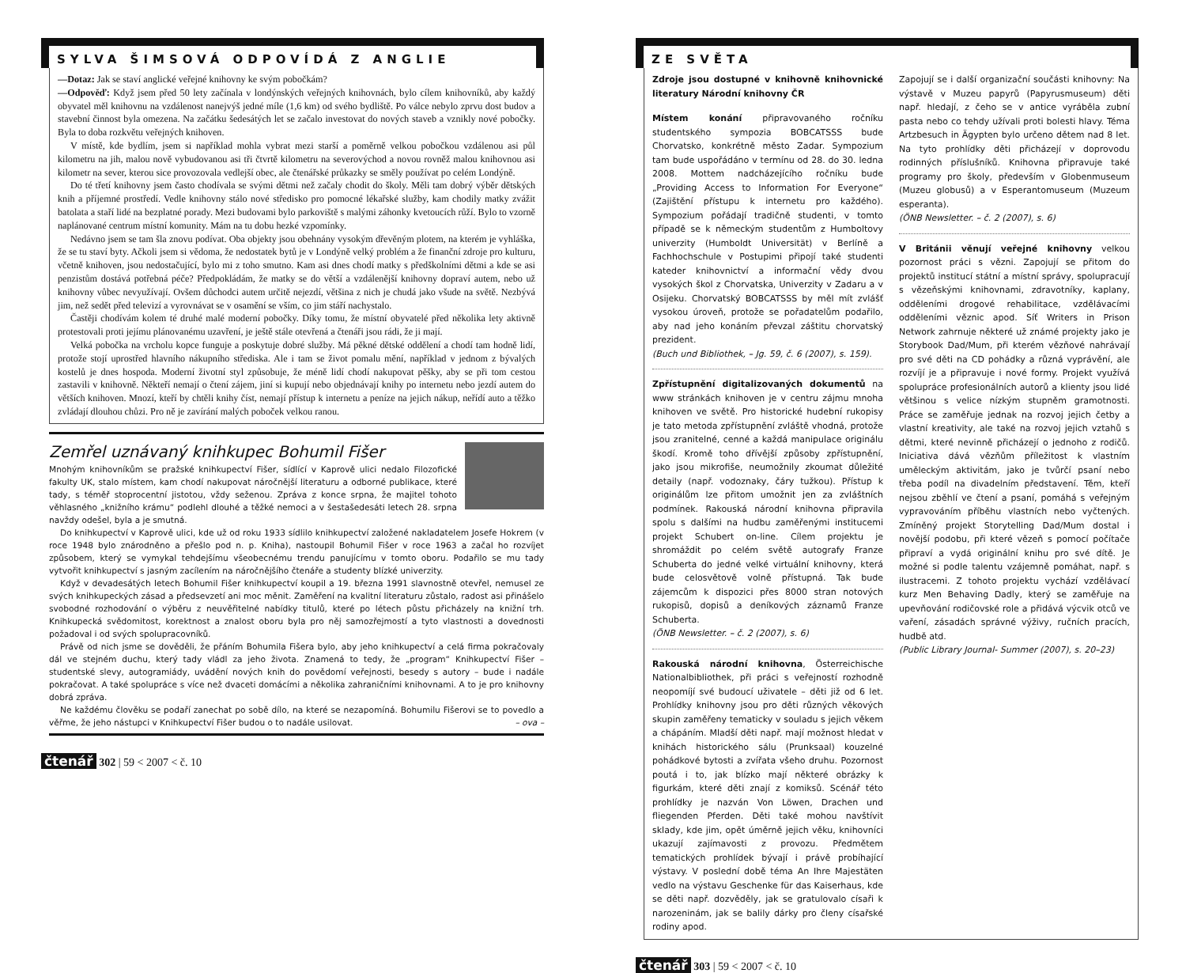SYLVA ŠIMSOVÁ ODPOVÍDÁ Z ANGLIE
—Dotaz: Jak se staví anglické veřejné knihovny ke svým pobočkám?
—Odpověď: Když jsem před 50 lety začínala v londýnských veřejných knihovnách, bylo cílem knihovníků, aby každý obyvatel měl knihovnu na vzdálenost nanejvýš jedné míle (1,6 km) od svého bydliště. Po válce nebylo zprvu dost budov a stavební činnost byla omezena. Na začátku šedesátých let se začalo investovat do nových staveb a vznikly nové pobočky. Byla to doba rozkvětu veřejných knihoven.
V místě, kde bydlím, jsem si například mohla vybrat mezi starší a poměrně velkou pobočkou vzdálenou asi půl kilometru na jih, malou nově vybudovanou asi tři čtvrtě kilometru na severovýchod a novou rovněž malou knihovnou asi kilometr na sever, kterou sice provozovala vedlejší obec, ale čtenářské průkazky se směly používat po celém Londýně.
Do té třetí knihovny jsem často chodívala se svými dětmi než začaly chodit do školy. Měli tam dobrý výběr dětských knih a příjemné prostředí. Vedle knihovny stálo nové středisko pro pomocné lékařské služby, kam chodily matky zvážit batolata a staří lidé na bezplatné porady. Mezi budovami bylo parkoviště s malými záhonky kvetoucích růží. Bylo to vzorně naplánované centrum místní komunity. Mám na tu dobu hezké vzpomínky.
Nedávno jsem se tam šla znovu podívat. Oba objekty jsou obehnány vysokým dřevěným plotem, na kterém je vyhláška, že se tu staví byty. Ačkoli jsem si vědoma, že nedostatek bytů je v Londýně velký problém a že finanční zdroje pro kulturu, včetně knihoven, jsou nedostačující, bylo mi z toho smutno. Kam asi dnes chodí matky s předškolními dětmi a kde se asi penzistům dostává potřebná péče? Předpokládám, že matky se do větší a vzdálenější knihovny dopraví autem, nebo už knihovny vůbec nevyužívají. Ovšem důchodci autem určitě nejezdí, většina z nich je chudá jako všude na světě. Nezbývá jim, než sedět před televizí a vyrovnávat se v osamění se vším, co jim stáří nachystalo.
Častěji chodívám kolem té druhé malé moderní pobočky. Díky tomu, že místní obyvatelé před několika lety aktivně protestovali proti jejímu plánovanému uzavření, je ještě stále otevřená a čtenáři jsou rádi, že ji mají.
Velká pobočka na vrcholu kopce funguje a poskytuje dobré služby. Má pěkné dětské oddělení a chodí tam hodně lidí, protože stojí uprostřed hlavního nákupního střediska. Ale i tam se život pomalu mění, například v jednom z bývalých kostelů je dnes hospoda. Moderní životní styl způsobuje, že méně lidí chodí nakupovat pěšky, aby se při tom cestou zastavili v knihovně. Někteří nemají o čtení zájem, jiní si kupují nebo objednávají knihy po internetu nebo jezdí autem do větších knihoven. Mnozí, kteří by chtěli knihy číst, nemají přístup k internetu a peníze na jejich nákup, neřídí auto a těžko zvládají dlouhou chůzi. Pro ně je zavírání malých poboček velkou ranou.
Zemřel uznávaný knihkupec Bohumil Fišer
Mnohým knihovníkům se pražské knihkupectví Fišer, sídlící v Kaprově ulici nedalo Filozofické fakulty UK, stalo místem, kam chodí nakupovat náročnější literaturu a odborné publikace, které tady, s téměř stoprocentní jistotou, vždy seženou. Zpráva z konce srpna, že majitel tohoto věhlasného „knižního krámu“ podlehl dlouhé a těžké nemoci a v šestašedesáti letech 28. srpna navždy odešel, byla a je smutná.
Do knihkupectví v Kaprově ulici, kde už od roku 1933 sídlilo knihkupectví založené nakladatelem Josefe Hokrem (v roce 1948 bylo znárodněno a přešlo pod n. p. Kniha), nastoupil Bohumil Fišer v roce 1963 a začal ho rozvíjet způsobem, který se vymykal tehdejšímu všeobecnému trendu panujícímu v tomto oboru. Podařilo se mu tady vytvořit knihkupectví s jasným zacílením na náročnějšího čtenáře a studenty blízké univerzity.
Když v devadesátých letech Bohumil Fišer knihkupectví koupil a 19. března 1991 slavnostně otevřel, nemusel ze svých knihkupeckých zásad a předsevzetí ani moc měnit. Zaměření na kvalitní literaturu zůstalo, radost asi přinášelo svobodné rozhodování o výběru z neuvěřitelné nabídky titulů, které po létech půstu přicházely na knižní trh. Knihkupecká svědomitost, korektnost a znalost oboru byla pro něj samozřejmostí a tyto vlastnosti a dovednosti požadoval i od svých spolupracovníků.
Právě od nich jsme se dověděli, že přáním Bohumila Fišera bylo, aby jeho knihkupectví a celá firma pokračovaly dál ve stejném duchu, který tady vládl za jeho života. Znamená to tedy, že „program“ Knihkupectví Fišer – studentské slevy, autogramiády, uvádění nových knih do povědomí veřejnosti, besedy s autory – bude i nadále pokračovat. A také spolupráce s více než dvaceti domácími a několika zahraničními knihovnami. A to je pro knihovny dobrá zpráva.
Ne každému člověku se podaří zanechat po sobě dílo, na které se nezapomíná. Bohumilu Fišerovi se to povedlo a věřme, že jeho nástupci v Knihkupectví Fišer budou o to nadále usilovat. – ova –
čtenář 302 | 59 < 2007 < č. 10
ZE SVĚTA
Zdroje jsou dostupné v knihovně knihovnické literatury Národní knihovny ČR
Místem konání připravovaného ročníku studentského sympozia BOBCATSSS bude Chorvatsko, konkrétně město Zadar. Sympozium tam bude uspořádáno v termínu od 28. do 30. ledna 2008. Mottem nadcházejícího ročníku bude „Providing Access to Information For Everyone“ (Zajištění přístupu k internetu pro každého). Sympozium pořádají tradičně studenti, v tomto případě se k německým studentům z Humboltovy univerzity (Humboldt Universität) v Berlíně a Fachhochschule v Postupimi připojí také studenti kateder knihovnictví a informační vědy dvou vysokých škol z Chorvatska, Univerzity v Zadaru a v Osijeku. Chorvatský BOBCATSSS by měl mít zvlášť vysokou úroveň, protože se pořadatelům podařilo, aby nad jeho konáním převzal záštitu chorvatský prezident.
(Buch und Bibliothek, – Jg. 59, č. 6 (2007), s. 159).
Zpřístupnění digitalizovaných dokumentů na www stránkách knihoven je v centru zájmu mnoha knihoven ve světě. Pro historické hudební rukopisy je tato metoda zpřístupnění zvláště vhodná, protože jsou zranitelné, cenné a každá manipulace originálu škodí. Kromě toho dřívější způsoby zpřístupnění, jako jsou mikrofiše, neumožnily zkoumat důležité detaily (např. vodoznaky, čáry tužkou). Přístup k originálům lze přitom umožnit jen za zvláštních podmínek. Rakouská národní knihovna připravila spolu s dalšími na hudbu zaměřenými institucemi projekt Schubert on-line. Cílem projektu je shromáždit po celém světě autografy Franze Schuberta do jedné velké virtuální knihovny, která bude celosvětově volně přístupná. Tak bude zájemcům k dispozici přes 8000 stran notových rukopisů, dopisů a deníkových záznamů Franze Schuberta.
(ÖNB Newsletter. – č. 2 (2007), s. 6)
Rakouská národní knihovna, Österreichische Nationalbibliothek, při práci s veřejností rozhodně neopomíjí své budoucí uživatele – děti již od 6 let. Prohlídky knihovny jsou pro děti různých věkových skupin zaměřeny tematicky v souladu s jejich věkem a chápáním. Mladší děti např. mají možnost hledat v knihách historického sálu (Prunksaal) kouzelné pohádkové bytosti a zvířata všeho druhu. Pozornost poutá i to, jak blízko mají některé obrázky k figurkám, které děti znají z komiksů. Scénář této prohlídky je nazván Von Löwen, Drachen und fliegenden Pferden. Děti také mohou navštívit sklady, kde jim, opět úměrně jejich věku, knihovníci ukazují zajímavosti z provozu. Předmětem tematických prohlídek bývají i právě probíhající výstavy. V poslední době téma An Ihre Majestäten vedlo na výstavu Geschenke für das Kaiserhaus, kde se děti např. dozvěděly, jak se gratulovalo císaři k narozeninám, jak se balily dárky pro členy císařské rodiny apod.
Zapojují se i další organizační součásti knihovny: Na výstavě v Muzeu papyrů (Papyrusmuseum) děti např. hledají, z čeho se v antice vyráběla zubní pasta nebo co tehdy užívali proti bolesti hlavy. Téma Artzbesuch in Ägypten bylo určeno dětem nad 8 let. Na tyto prohlídky děti přicházejí v doprovodu rodinných příslušníků. Knihovna připravuje také programy pro školy, především v Globenmuseum (Muzeu globusů) a v Esperantomuseum (Muzeum esperanta).
(ÖNB Newsletter. – č. 2 (2007), s. 6)
V Británii věnují veřejné knihovny velkou pozornost práci s vězni. Zapojují se přitom do projektů institucí státní a místní správy, spolupracují s vězeňskými knihovnami, zdravotníky, kaplany, odděleními drogové rehabilitace, vzdělávacími odděleními věznic apod. Síť Writers in Prison Network zahrnuje některé už známé projekty jako je Storybook Dad/Mum, při kterém vězňové nahrávají pro své děti na CD pohádky a různá vyprávění, ale rozvíjí je a připravuje i nové formy. Projekt využívá spolupráce profesionálních autorů a klienty jsou lidé většinou s velice nízkým stupněm gramotnosti. Práce se zaměřuje jednak na rozvoj jejich četby a vlastní kreativity, ale také na rozvoj jejich vztahů s dětmi, které nevinně přicházejí o jednoho z rodičů. Iniciativa dává vězňům příležitost k vlastním uměleckým aktivitám, jako je tvůrčí psaní nebo třeba podíl na divadelním představení. Těm, kteří nejsou zběhlí ve čtení a psaní, pomáhá s veřejným vypravováním příběhu vlastních nebo vyčtených. Zmíněný projekt Storytelling Dad/Mum dostal i novější podobu, při které vězeň s pomocí počítače připraví a vydá originální knihu pro své dítě. Je možné si podle talentu vzájemně pomáhat, např. s ilustracemi. Z tohoto projektu vychází vzdělávací kurz Men Behaving Dadly, který se zaměřuje na upevňování rodičovské role a přidává výcvik otců ve vaření, zásadách správné výživy, ručních pracích, hudbě atd.
(Public Library Journal- Summer (2007), s. 20–23)
čtenář 303 | 59 < 2007 < č. 10